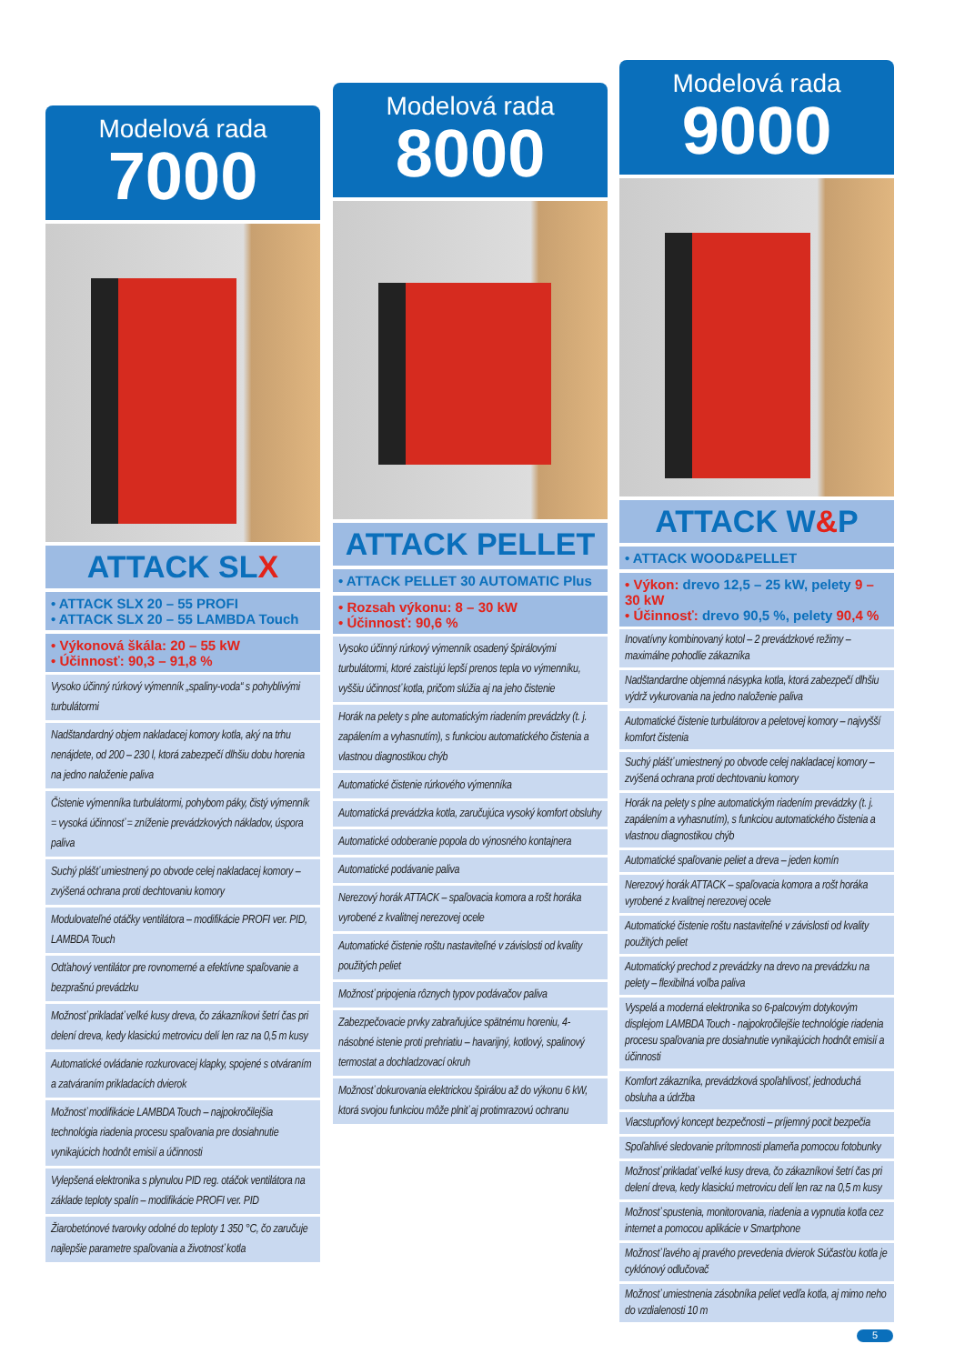Modelová rada
7000
ATTACK SLX
• ATTACK SLX 20 – 55 PROFI
• ATTACK SLX 20 – 55 LAMBDA Touch
• Výkonová škála: 20 – 55 kW
• Účinnosť: 90,3 – 91,8 %
Vysoko účinný rúrkový výmenník „spaliny-voda“ s pohyblivými turbulátormi
Nadštandardný objem nakladacej komory kotla, aký na trhu nenájdete, od 200 – 230 l, ktorá zabezpečí dlhšiu dobu horenia na jedno naloženie paliva
Čistenie výmenníka turbulátormi, pohybom páky, čistý výmenník = vysoká účinnosť = zníženie prevádzkových nákladov, úspora paliva
Suchý plášť umiestnený po obvode celej nakladacej komory – zvýšená ochrana proti dechtovaniu komory
Modulovateľné otáčky ventilátora – modifikácie PROFI ver. PID, LAMBDA Touch
Odťahový ventilátor pre rovnomerné a efektívne spaľovanie a bezprašnú prevádzku
Možnosť prikladať veľké kusy dreva, čo zákazníkovi šetrí čas pri delení dreva, kedy klasickú metrovicu delí len raz na 0,5 m kusy
Automatické ovládanie rozkurovacej klapky, spojené s otváraním a zatváraním prikladacích dvierok
Možnosť modifikácie LAMBDA Touch – najpokročilejšia technológia riadenia procesu spaľovania pre dosiahnutie vynikajúcich hodnôt emisií a účinnosti
Vylepšená elektronika s plynulou PID reg. otáčok ventilátora na základe teploty spalín – modifikácie PROFI ver. PID
Žiarobetónové tvarovky odolné do teploty 1 350 °C, čo zaručuje najlepšie parametre spaľovania a životnosť kotla
Modelová rada
8000
ATTACK PELLET
• ATTACK PELLET 30 AUTOMATIC Plus
• Rozsah výkonu: 8 – 30 kW
• Účinnosť: 90,6 %
Vysoko účinný rúrkový výmenník osadený špirálovými turbulátormi, ktoré zaisťujú lepší prenos tepla vo výmenníku, vyššiu účinnosť kotla, pričom slúžia aj na jeho čistenie
Horák na pelety s plne automatickým riadením prevádzky (t. j. zapálením a vyhasnutím), s funkciou automatického čistenia a vlastnou diagnostikou chýb
Automatické čistenie rúrkového výmenníka
Automatická prevádzka kotla, zaručujúca vysoký komfort obsluhy
Automatické odoberanie popola do výnosného kontajnera
Automatické podávanie paliva
Nerezový horák ATTACK – spaľovacia komora a rošt horáka vyrobené z kvalitnej nerezovej ocele
Automatické čistenie roštu nastaviteľné v závislosti od kvality použitých peliet
Možnosť pripojenia rôznych typov podávačov paliva
Zabezpečovacie prvky zabraňujúce spätnému horeniu, 4-násobné istenie proti prehriatiu – havarijný, kotlový, spalinový termostat a dochladzovací okruh
Možnosť dokurovania elektrickou špirálou až do výkonu 6 kW, ktorá svojou funkciou môže plniť aj protimrazovú ochranu
Modelová rada
9000
ATTACK W&P
• ATTACK WOOD&PELLET
• Výkon: drevo 12,5 – 25 kW, pelety 9 – 30 kW
• Účinnosť: drevo 90,5 %, pelety 90,4 %
Inovatívny kombinovaný kotol – 2 prevádzkové režimy – maximálne pohodlie zákazníka
Nadštandardne objemná násypka kotla, ktorá zabezpečí dlhšiu výdrž vykurovania na jedno naloženie paliva
Automatické čistenie turbulátorov a peletovej komory – najvyšší komfort čistenia
Suchý plášť umiestnený po obvode celej nakladacej komory – zvýšená ochrana proti dechtovaniu komory
Horák na pelety s plne automatickým riadením prevádzky (t. j. zapálením a vyhasnutím), s funkciou automatického čistenia a vlastnou diagnostikou chýb
Automatické spaľovanie peliet a dreva – jeden komín
Nerezový horák ATTACK – spaľovacia komora a rošt horáka vyrobené z kvalitnej nerezovej ocele
Automatické čistenie roštu nastaviteľné v závislosti od kvality použitých peliet
Automatický prechod z prevádzky na drevo na prevádzku na pelety – flexibilná voľba paliva
Vyspelá a moderná elektronika so 6-palcovým dotykovým displejom LAMBDA Touch - najpokročilejšie technológie riadenia procesu spaľovania pre dosiahnutie vynikajúcich hodnôt emisií a účinnosti
Komfort zákazníka, prevádzková spoľahlivosť, jednoduchá obsluha a údržba
Viacstupňový koncept bezpečnosti – príjemný pocit bezpečia
Spoľahlivé sledovanie prítomnosti plameňa pomocou fotobunky
Možnosť prikladať veľké kusy dreva, čo zákazníkovi šetrí čas pri delení dreva, kedy klasickú metrovicu delí len raz na 0,5 m kusy
Možnosť spustenia, monitorovania, riadenia a vypnutia kotla cez internet a pomocou aplikácie v Smartphone
Možnosť ľavého aj pravého prevedenia dvierok Súčasťou kotla je cyklónový odlučovač
Možnosť umiestnenia zásobníka peliet vedľa kotla, aj mimo neho do vzdialenosti 10 m
5